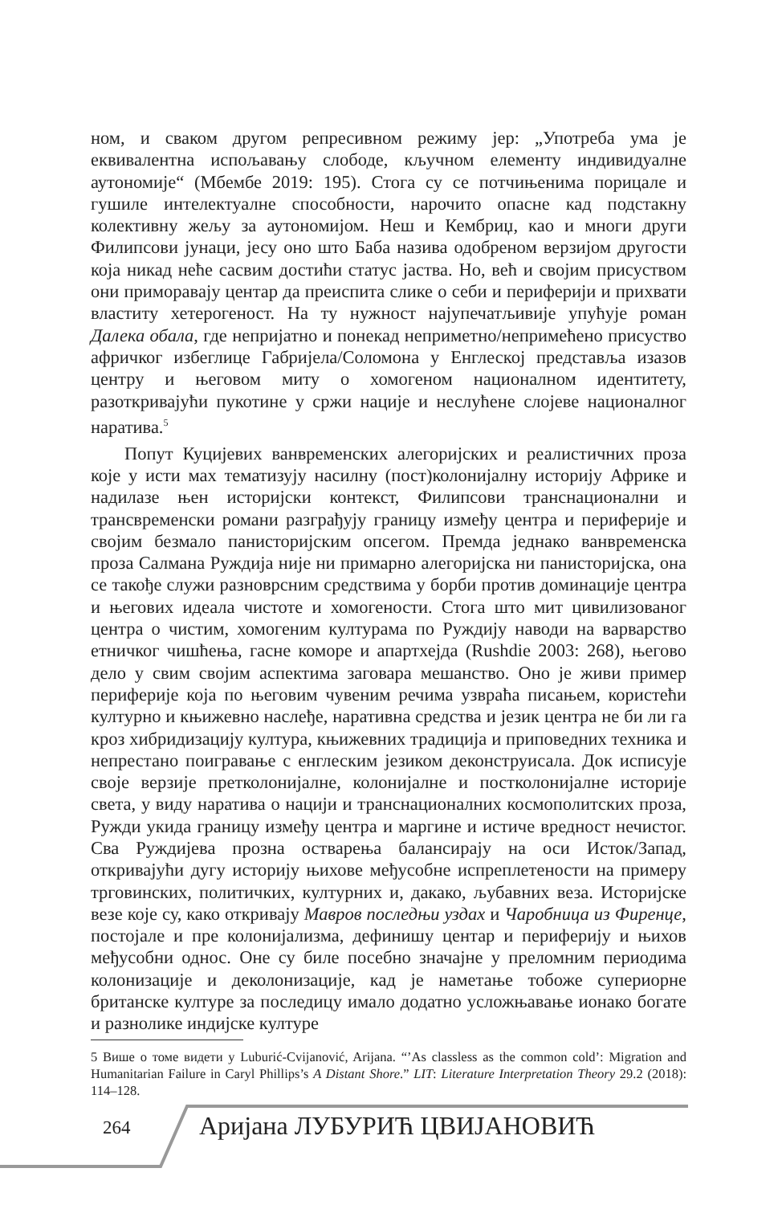ном, и сваком другом репресивном режиму јер: „Употреба ума је еквивалентна испољавању слободе, кључном елементу индивидуалне аутономије“ (Мбембе 2019: 195). Стога су се потчињенима порицале и гушиле интелектуалне способности, нарочито опасне кад подстакну колективну жељу за аутономијом. Неш и Кембриџ, као и многи други Филипсови јунаци, јесу оно што Баба назива одобреном верзијом другости која никад неће сасвим достићи статус јаства. Но, већ и својим присуством они приморавају центар да преиспита слике о себи и периферији и прихвати властиту хетерогеност. На ту нужност најупечатљивије упућује роман Далека обала, где непријатно и понекад неприметно/непримећено присуство афричког избеглице Габријела/Соломона у Енглеској представља изазов центру и његовом миту о хомогеном националном идентитету, разоткривајући пукотине у сржи нације и неслућене слојеве националног наратива.<sup>5</sup>
Попут Куцијевих ванвременских алегоријских и реалистичних проза које у исти мах тематизују насилну (пост)колонијалну историју Африке и надилазе њен историјски контекст, Филипсови транснационални и трансвременски романи разграђују границу између центра и периферије и својим безмало панисторијским опсегом. Премда једнако ванвременска проза Салмана Руждија није ни примарно алегоријска ни панисторијска, она се такође служи разноврсним средствима у борби против доминације центра и његових идеала чистоте и хомогености. Стога што мит цивилизованог центра о чистим, хомогеним културама по Руждију наводи на варварство етничког чишћења, гасне коморе и апартхејда (Rushdie 2003: 268), његово дело у свим својим аспектима заговара мешанство. Оно је живи пример периферије која по његовим чувеним речима узвраћа писањем, користећи културно и књижевно наслеђе, наративна средства и језик центра не би ли га кроз хибридизацију култура, књижевних традиција и приповедних техника и непрестано поигравање с енглеским језиком деконструисала. Док исписује своје верзије претколонијалне, колонијалне и постколонијалне историје света, у виду наратива о нацији и транснационалних космополитских проза, Ружди укида границу између центра и маргине и истиче вредност нечистог. Сва Руждијева прозна остварења балансирају на оси Исток/Запад, откривајући дугу историју њихове међусобне испреплетености на примеру трговинских, политичких, културних и, дакако, љубавних веза. Историјске везе које су, како откривају Мавров последњи уздах и Чаробница из Фиренце, постојале и пре колонијализма, дефинишу центар и периферију и њихов међусобни однос. Оне су биле посебно значајне у преломним периодима колонизације и деколонизације, кад је наметање тобоже супериорне британске културе за последицу имало додатно усложњавање ионако богате и разнолике индијске културе
5 Више о томе видети у Luburić-Cvijanović, Arijana. “’As classless as the common cold’: Migration and Humanitarian Failure in Caryl Phillips’s A Distant Shore.” LIT: Literature Interpretation Theory 29.2 (2018): 114–128.
264 Аријана ЛУБУРИЋ ЦВИЈАНОВИЋ